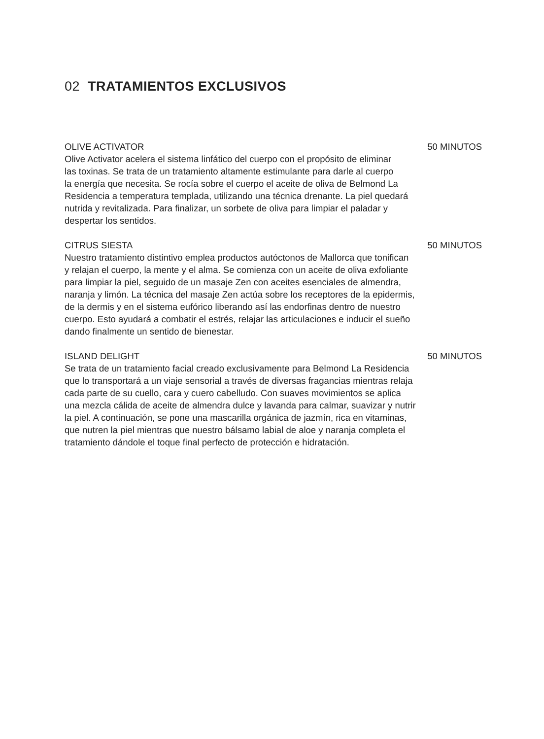02 TRATAMIENTOS EXCLUSIVOS
OLIVE ACTIVATOR 50 MINUTOS
Olive Activator acelera el sistema linfático del cuerpo con el propósito de eliminar
las toxinas. Se trata de un tratamiento altamente estimulante para darle al cuerpo
la energía que necesita. Se rocía sobre el cuerpo el aceite de oliva de Belmond La
Residencia a temperatura templada, utilizando una técnica drenante. La piel quedará
nutrida y revitalizada. Para finalizar, un sorbete de oliva para limpiar el paladar y
despertar los sentidos.
CITRUS SIESTA 50 MINUTOS
Nuestro tratamiento distintivo emplea productos autóctonos de Mallorca que tonifican
y relajan el cuerpo, la mente y el alma. Se comienza con un aceite de oliva exfoliante
para limpiar la piel, seguido de un masaje Zen con aceites esenciales de almendra,
naranja y limón. La técnica del masaje Zen actúa sobre los receptores de la epidermis,
de la dermis y en el sistema eufórico liberando así las endorfinas dentro de nuestro
cuerpo. Esto ayudará a combatir el estrés, relajar las articulaciones e inducir el sueño
dando finalmente un sentido de bienestar.
ISLAND DELIGHT 50 MINUTOS
Se trata de un tratamiento facial creado exclusivamente para Belmond La Residencia
que lo transportará a un viaje sensorial a través de diversas fragancias mientras relaja
cada parte de su cuello, cara y cuero cabelludo. Con suaves movimientos se aplica
una mezcla cálida de aceite de almendra dulce y lavanda para calmar, suavizar y nutrir
la piel. A continuación, se pone una mascarilla orgánica de jazmín, rica en vitaminas,
que nutren la piel mientras que nuestro bálsamo labial de aloe y naranja completa el
tratamiento dándole el toque final perfecto de protección e hidratación.